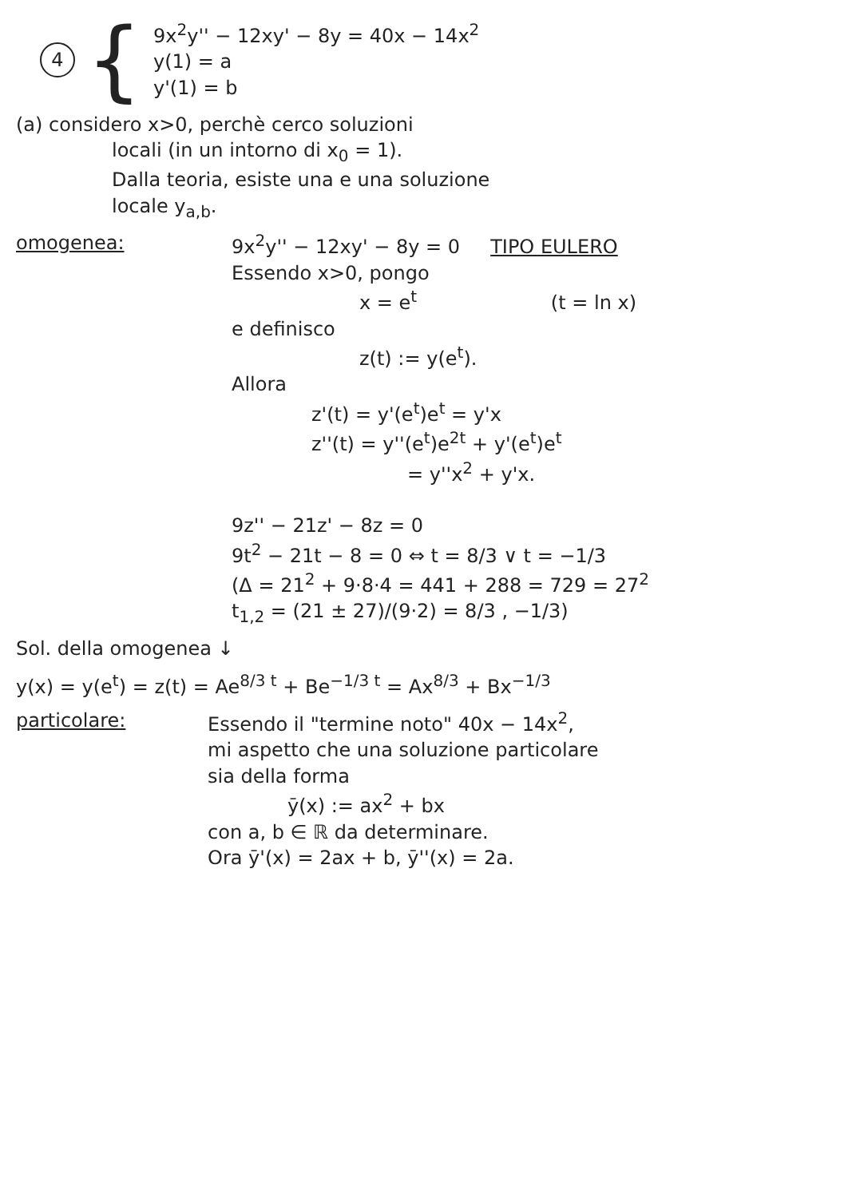4
{
9x<sup>2</sup>y'' − 12xy' − 8y = 40x − 14x<sup>2</sup>
y(1) = a
y'(1) = b
(a) considero x>0, perchè cerco soluzioni
locali (in un intorno di x<sub>0</sub> = 1).
Dalla teoria, esiste una e una soluzione
locale y<sub>a,b</sub>.
omogenea: 9x<sup>2</sup>y'' − 12xy' − 8y = 0 TIPO EULERO
Essendo x>0, pongo
x = e<sup>t</sup> (t = ln x)
e definisco
z(t) := y(e<sup>t</sup>).
Allora
z'(t) = y'(e<sup>t</sup>)e<sup>t</sup> = y'x
z''(t) = y''(e<sup>t</sup>)e<sup>2t</sup> + y'(e<sup>t</sup>)e<sup>t</sup>
= y''x<sup>2</sup> + y'x.
9z'' − 21z' − 8z = 0
9t<sup>2</sup> − 21t − 8 = 0 ⇔ t = 8/3 ∨ t = −1/3
(Δ = 21<sup>2</sup> + 9·8·4 = 441 + 288 = 729 = 27<sup>2</sup>
t<sub>1,2</sub> = (21 ± 27)/(9·2) = 8/3 , −1/3)
Sol. della omogenea ↓
y(x) = y(e<sup>t</sup>) = z(t) = Ae<sup>8/3 t</sup> + Be<sup>−1/3 t</sup> = Ax<sup>8/3</sup> + Bx<sup>−1/3</sup>
particolare: Essendo il "termine noto" 40x − 14x<sup>2</sup>,
mi aspetto che una soluzione particolare
sia della forma
ȳ(x) := ax<sup>2</sup> + bx
con a, b ∈ ℝ da determinare.
Ora ȳ'(x) = 2ax + b, ȳ''(x) = 2a.